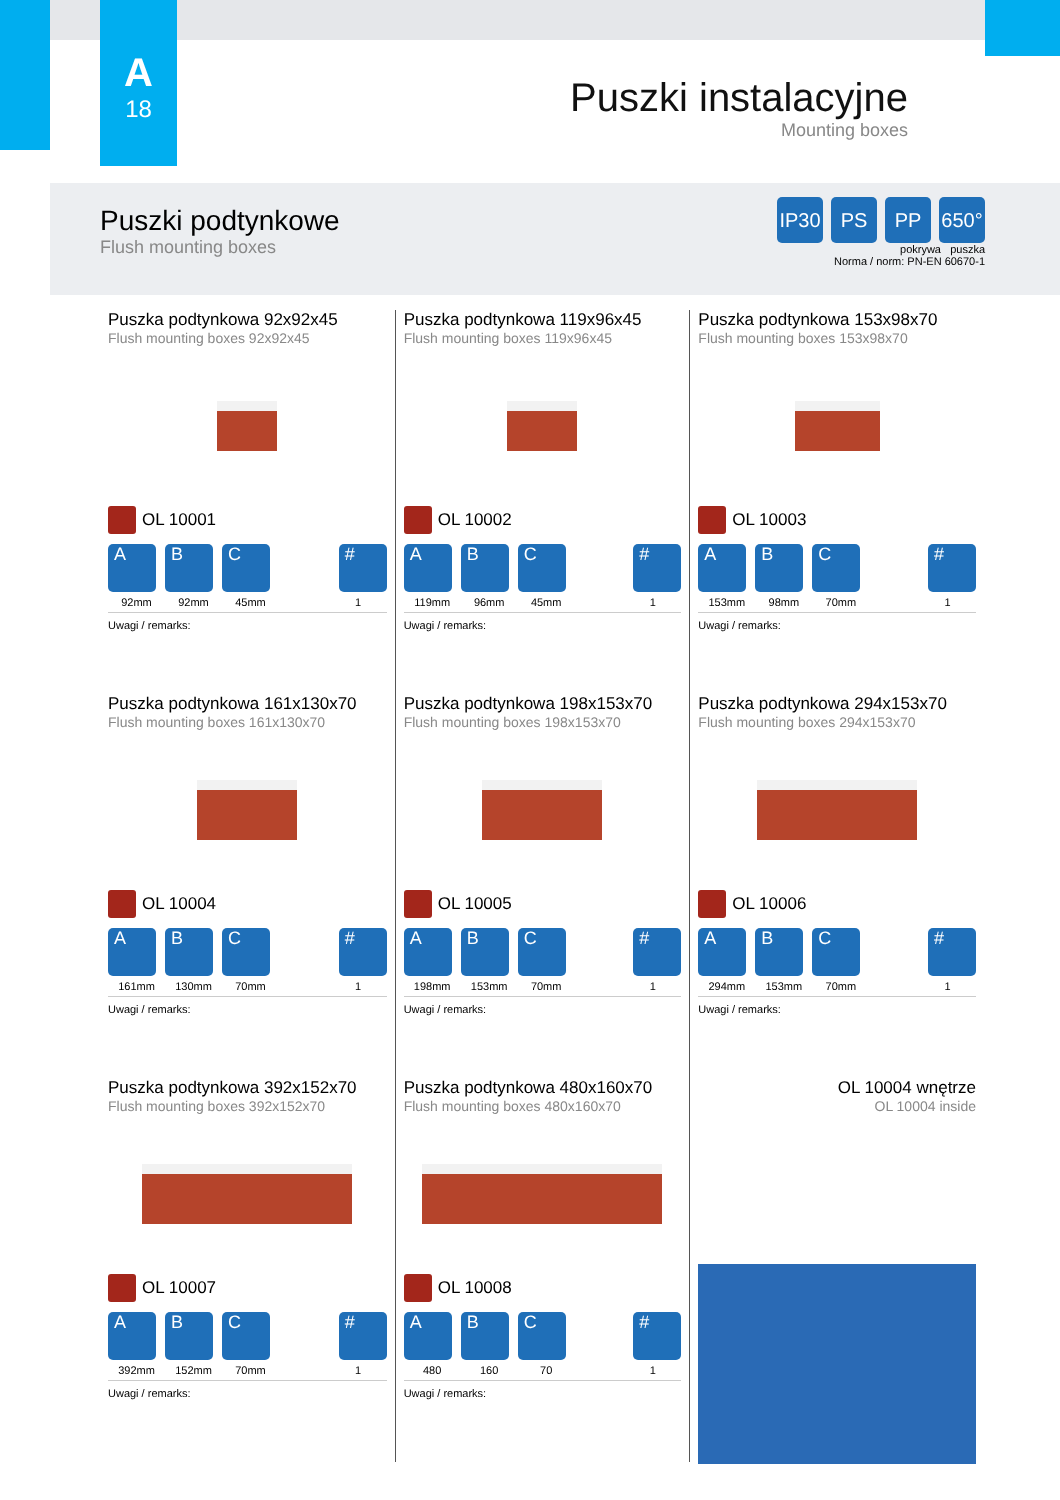A
18
Puszki instalacyjne
Mounting boxes
Puszki podtynkowe
Flush mounting boxes
IP30 PS PP 650°
pokrywa puszka
Norma / norm: PN-EN 60670-1
Puszka podtynkowa 92x92x45
Flush mounting boxes 92x92x45
OL 10001
A B C #
92mm 92mm 45mm 1
Uwagi / remarks:
Puszka podtynkowa 119x96x45
Flush mounting boxes 119x96x45
OL 10002
A B C #
119mm 96mm 45mm 1
Uwagi / remarks:
Puszka podtynkowa 153x98x70
Flush mounting boxes 153x98x70
OL 10003
A B C #
153mm 98mm 70mm 1
Uwagi / remarks:
Puszka podtynkowa 161x130x70
Flush mounting boxes 161x130x70
OL 10004
A B C #
161mm 130mm 70mm 1
Uwagi / remarks:
Puszka podtynkowa 198x153x70
Flush mounting boxes 198x153x70
OL 10005
A B C #
198mm 153mm 70mm 1
Uwagi / remarks:
Puszka podtynkowa 294x153x70
Flush mounting boxes 294x153x70
OL 10006
A B C #
294mm 153mm 70mm 1
Uwagi / remarks:
Puszka podtynkowa 392x152x70
Flush mounting boxes 392x152x70
OL 10007
A B C #
392mm 152mm 70mm 1
Uwagi / remarks:
Puszka podtynkowa 480x160x70
Flush mounting boxes 480x160x70
OL 10008
A B C #
480 160 70 1
Uwagi / remarks:
OL 10004 wnętrze
OL 10004 inside